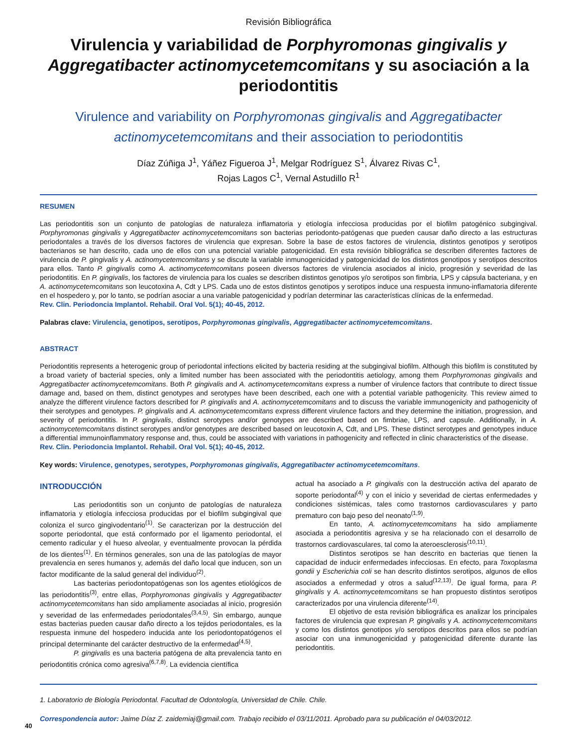Revisión Bibliográfica
Virulencia y variabilidad de Porphyromonas gingivalis y Aggregatibacter actinomycetemcomitans y su asociación a la periodontitis
Virulence and variability on Porphyromonas gingivalis and Aggregatibacter actinomycetemcomitans and their association to periodontitis
Díaz Zúñiga J<sup>1</sup>, Yáñez Figueroa J<sup>1</sup>, Melgar Rodríguez S<sup>1</sup>, Álvarez Rivas C<sup>1</sup>,
Rojas Lagos C<sup>1</sup>, Vernal Astudillo R<sup>1</sup>
RESUMEN
Las periodontitis son un conjunto de patologías de naturaleza inflamatoria y etiología infecciosa producidas por el biofilm patogénico subgingival. Porphyromonas gingivalis y Aggregatibacter actinomycetemcomitans son bacterias periodonto-patógenas que pueden causar daño directo a las estructuras periodontales a través de los diversos factores de virulencia que expresan. Sobre la base de estos factores de virulencia, distintos genotipos y serotipos bacterianos se han descrito, cada uno de ellos con una potencial variable patogenicidad. En esta revisión bibliográfica se describen diferentes factores de virulencia de P. gingivalis y A. actinomycetemcomitans y se discute la variable inmunogenicidad y patogenicidad de los distintos genotipos y serotipos descritos para ellos. Tanto P. gingivalis como A. actinomycetemcomitans poseen diversos factores de virulencia asociados al inicio, progresión y severidad de las periodontitis. En P. gingivalis, los factores de virulencia para los cuales se describen distintos genotipos y/o serotipos son fimbria, LPS y cápsula bacteriana, y en A. actinomycetemcomitans son leucotoxina A, Cdt y LPS. Cada uno de estos distintos genotipos y serotipos induce una respuesta inmuno-inflamatoria diferente en el hospedero y, por lo tanto, se podrían asociar a una variable patogenicidad y podrían determinar las características clínicas de la enfermedad.
Rev. Clin. Periodoncia Implantol. Rehabil. Oral Vol. 5(1); 40-45, 2012.
Palabras clave: Virulencia, genotipos, serotipos, Porphyromonas gingivalis, Aggregatibacter actinomycetemcomitans.
ABSTRACT
Periodontitis represents a heterogenic group of periodontal infections elicited by bacteria residing at the subgingival biofilm. Although this biofilm is constituted by a broad variety of bacterial species, only a limited number has been associated with the periodontitis aetiology, among them Porphyromonas gingivalis and Aggregatibacter actinomycetemcomitans. Both P. gingivalis and A. actinomycetemcomitans express a number of virulence factors that contribute to direct tissue damage and, based on them, distinct genotypes and serotypes have been described, each one with a potential variable pathogenicity. This review aimed to analyze the different virulence factors described for P. gingivalis and A. actinomycetemcomitans and to discuss the variable immunogenicity and pathogenicity of their serotypes and genotypes. P. gingivalis and A. actinomycetemcomitans express different virulence factors and they determine the initiation, progression, and severity of periodontitis. In P. gingivalis, distinct serotypes and/or genotypes are described based on fimbriae, LPS, and capsule. Additionally, in A. actinomycetemcomitans distinct serotypes and/or genotypes are described based on leucotoxin A, Cdt, and LPS. These distinct serotypes and genotypes induce a differential immunoinflammatory response and, thus, could be associated with variations in pathogenicity and reflected in clinic characteristics of the disease.
Rev. Clin. Periodoncia Implantol. Rehabil. Oral Vol. 5(1); 40-45, 2012.
Key words: Virulence, genotypes, serotypes, Porphyromonas gingivalis, Aggregatibacter actinomycetemcomitans.
INTRODUCCIÓN
Las periodontitis son un conjunto de patologías de naturaleza inflamatoria y etiología infecciosa producidas por el biofilm subgingival que coloniza el surco gingivodentario<sup>(1)</sup>. Se caracterizan por la destrucción del soporte periodontal, que está conformado por el ligamento periodontal, el cemento radicular y el hueso alveolar, y eventualmente provocan la pérdida de los dientes<sup>(1)</sup>. En términos generales, son una de las patologías de mayor prevalencia en seres humanos y, además del daño local que inducen, son un factor modificante de la salud general del individuo<sup>(2)</sup>.
Las bacterias periodontopatógenas son los agentes etiológicos de las periodontitis<sup>(3)</sup>, entre ellas, Porphyromonas gingivalis y Aggregatibacter actinomycetemcomitans han sido ampliamente asociadas al inicio, progresión y severidad de las enfermedades periodontales<sup>(3,4,5)</sup>. Sin embargo, aunque estas bacterias pueden causar daño directo a los tejidos periodontales, es la respuesta inmune del hospedero inducida ante los periodontopatógenos el principal determinante del carácter destructivo de la enfermedad<sup>(4,5)</sup>.
P. gingivalis es una bacteria patógena de alta prevalencia tanto en periodontitis crónica como agresiva<sup>(6,7,8)</sup>. La evidencia científica
actual ha asociado a P. gingivalis con la destrucción activa del aparato de soporte periodontal<sup>(4)</sup> y con el inicio y severidad de ciertas enfermedades y condiciones sistémicas, tales como trastornos cardiovasculares y parto prematuro con bajo peso del neonato<sup>(1,9)</sup>.
En tanto, A. actinomycetemcomitans ha sido ampliamente asociada a periodontitis agresiva y se ha relacionado con el desarrollo de trastornos cardiovasculares, tal como la ateroesclerosis<sup>(10,11)</sup>.
Distintos serotipos se han descrito en bacterias que tienen la capacidad de inducir enfermedades infecciosas. En efecto, para Toxoplasma gondii y Escherichia coli se han descrito distintos serotipos, algunos de ellos asociados a enfermedad y otros a salud<sup>(12,13)</sup>. De igual forma, para P. gingivalis y A. actinomycetemcomitans se han propuesto distintos serotipos caracterizados por una virulencia diferente<sup>(14)</sup>.
El objetivo de esta revisión bibliográfica es analizar los principales factores de virulencia que expresan P. gingivalis y A. actinomycetemcomitans y como los distintos genotipos y/o serotipos descritos para ellos se podrían asociar con una inmunogenicidad y patogenicidad diferente durante las periodontitis.
1. Laboratorio de Biología Periodontal. Facultad de Odontología, Universidad de Chile. Chile.
Correspondencia autor: Jaime Díaz Z. zaidemiaj@gmail.com. Trabajo recibido el 03/11/2011. Aprobado para su publicación el 04/03/2012.
40